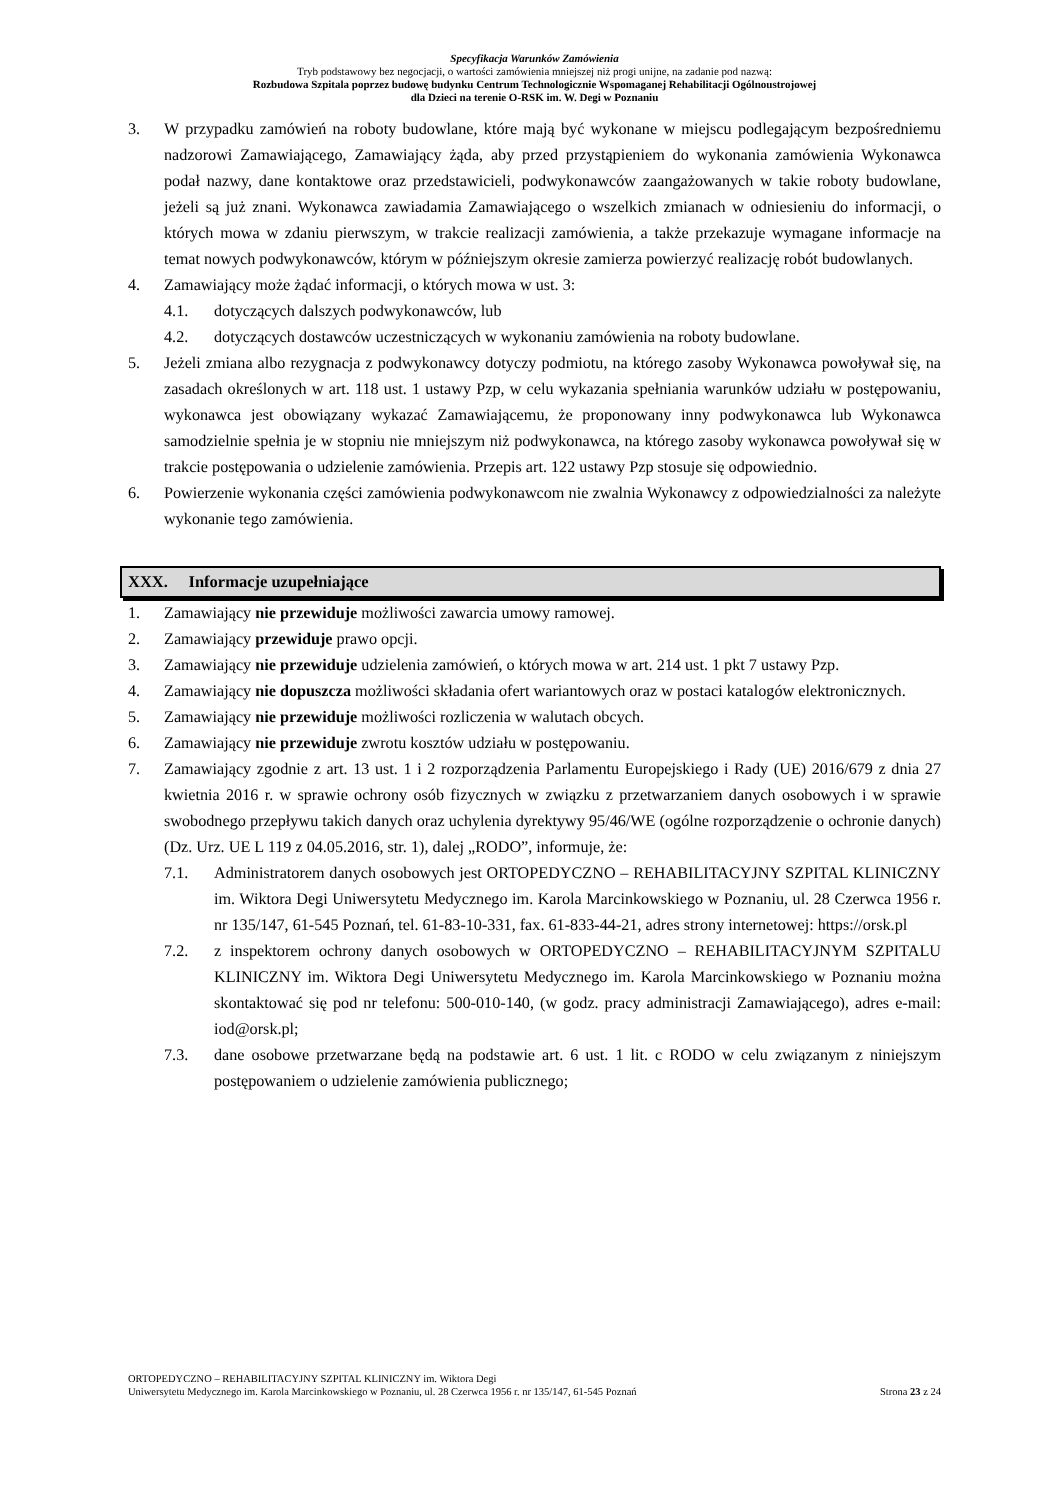Specyfikacja Warunków Zamówienia
Tryb podstawowy bez negocjacji, o wartości zamówienia mniejszej niż progi unijne, na zadanie pod nazwą:
Rozbudowa Szpitala poprzez budowę budynku Centrum Technologicznie Wspomaganej Rehabilitacji Ogólnoustrojowej
dla Dzieci na terenie O-RSK im. W. Degi w Poznaniu
3. W przypadku zamówień na roboty budowlane, które mają być wykonane w miejscu podlegającym bezpośredniemu nadzorowi Zamawiającego, Zamawiający żąda, aby przed przystąpieniem do wykonania zamówienia Wykonawca podał nazwy, dane kontaktowe oraz przedstawicieli, podwykonawców zaangażowanych w takie roboty budowlane, jeżeli są już znani. Wykonawca zawiadamia Zamawiającego o wszelkich zmianach w odniesieniu do informacji, o których mowa w zdaniu pierwszym, w trakcie realizacji zamówienia, a także przekazuje wymagane informacje na temat nowych podwykonawców, którym w późniejszym okresie zamierza powierzyć realizację robót budowlanych.
4. Zamawiający może żądać informacji, o których mowa w ust. 3:
4.1. dotyczących dalszych podwykonawców, lub
4.2. dotyczących dostawców uczestniczących w wykonaniu zamówienia na roboty budowlane.
5. Jeżeli zmiana albo rezygnacja z podwykonawcy dotyczy podmiotu, na którego zasoby Wykonawca powoływał się, na zasadach określonych w art. 118 ust. 1 ustawy Pzp, w celu wykazania spełniania warunków udziału w postępowaniu, wykonawca jest obowiązany wykazać Zamawiającemu, że proponowany inny podwykonawca lub Wykonawca samodzielnie spełnia je w stopniu nie mniejszym niż podwykonawca, na którego zasoby wykonawca powoływał się w trakcie postępowania o udzielenie zamówienia. Przepis art. 122 ustawy Pzp stosuje się odpowiednio.
6. Powierzenie wykonania części zamówienia podwykonawcom nie zwalnia Wykonawcy z odpowiedzialności za należyte wykonanie tego zamówienia.
XXX. Informacje uzupełniające
1. Zamawiający nie przewiduje możliwości zawarcia umowy ramowej.
2. Zamawiający przewiduje prawo opcji.
3. Zamawiający nie przewiduje udzielenia zamówień, o których mowa w art. 214 ust. 1 pkt 7 ustawy Pzp.
4. Zamawiający nie dopuszcza możliwości składania ofert wariantowych oraz w postaci katalogów elektronicznych.
5. Zamawiający nie przewiduje możliwości rozliczenia w walutach obcych.
6. Zamawiający nie przewiduje zwrotu kosztów udziału w postępowaniu.
7. Zamawiający zgodnie z art. 13 ust. 1 i 2 rozporządzenia Parlamentu Europejskiego i Rady (UE) 2016/679 z dnia 27 kwietnia 2016 r. w sprawie ochrony osób fizycznych w związku z przetwarzaniem danych osobowych i w sprawie swobodnego przepływu takich danych oraz uchylenia dyrektywy 95/46/WE (ogólne rozporządzenie o ochronie danych) (Dz. Urz. UE L 119 z 04.05.2016, str. 1), dalej „RODO”, informuje, że:
7.1. Administratorem danych osobowych jest ORTOPEDYCZNO – REHABILITACYJNY SZPITAL KLINICZNY im. Wiktora Degi Uniwersytetu Medycznego im. Karola Marcinkowskiego w Poznaniu, ul. 28 Czerwca 1956 r. nr 135/147, 61-545 Poznań, tel. 61-83-10-331, fax. 61-833-44-21, adres strony internetowej: https://orsk.pl
7.2. z inspektorem ochrony danych osobowych w ORTOPEDYCZNO – REHABILITACYJNYM SZPITALU KLINICZNY im. Wiktora Degi Uniwersytetu Medycznego im. Karola Marcinkowskiego w Poznaniu można skontaktować się pod nr telefonu: 500-010-140, (w godz. pracy administracji Zamawiającego), adres e-mail: iod@orsk.pl;
7.3. dane osobowe przetwarzane będą na podstawie art. 6 ust. 1 lit. c RODO w celu związanym z niniejszym postępowaniem o udzielenie zamówienia publicznego;
ORTOPEDYCZNO – REHABILITACYJNY SZPITAL KLINICZNY im. Wiktora Degi
Uniwersytetu Medycznego im. Karola Marcinkowskiego w Poznaniu, ul. 28 Czerwca 1956 r. nr 135/147, 61-545 Poznań Strona 23 z 24